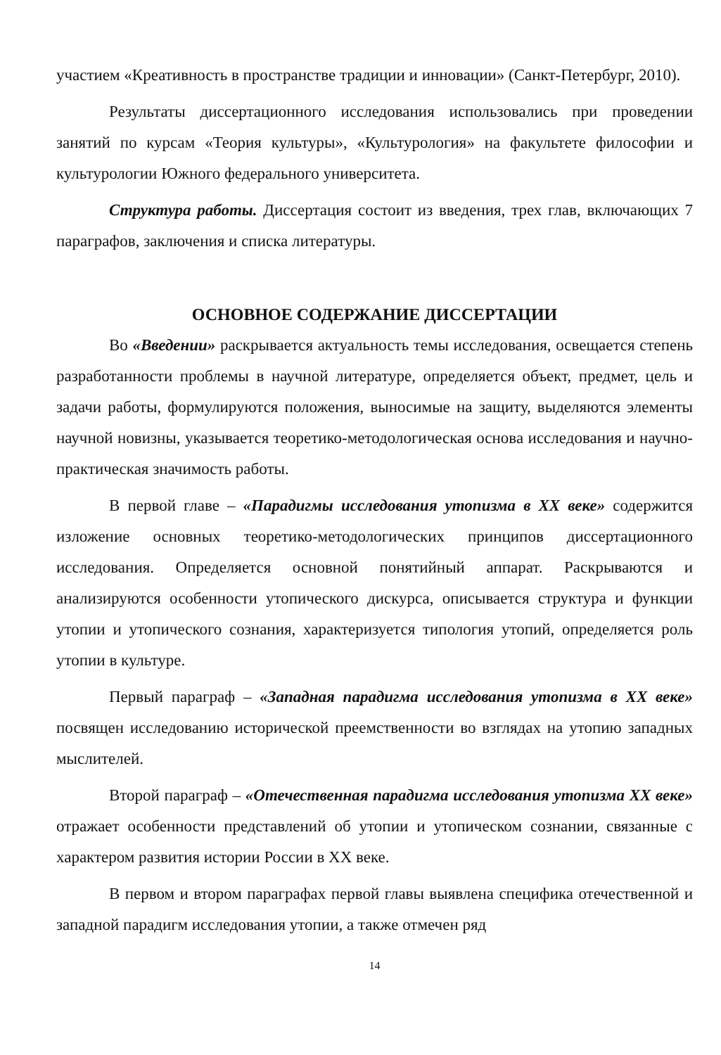участием «Креативность в пространстве традиции и инновации» (Санкт-Петербург, 2010).
Результаты диссертационного исследования использовались при проведении занятий по курсам «Теория культуры», «Культурология» на факультете философии и культурологии Южного федерального университета.
Структура работы. Диссертация состоит из введения, трех глав, включающих 7 параграфов, заключения и списка литературы.
ОСНОВНОЕ СОДЕРЖАНИЕ ДИССЕРТАЦИИ
Во «Введении» раскрывается актуальность темы исследования, освещается степень разработанности проблемы в научной литературе, определяется объект, предмет, цель и задачи работы, формулируются положения, выносимые на защиту, выделяются элементы научной новизны, указывается теоретико-методологическая основа исследования и научно-практическая значимость работы.
В первой главе – «Парадигмы исследования утопизма в XX веке» содержится изложение основных теоретико-методологических принципов диссертационного исследования. Определяется основной понятийный аппарат. Раскрываются и анализируются особенности утопического дискурса, описывается структура и функции утопии и утопического сознания, характеризуется типология утопий, определяется роль утопии в культуре.
Первый параграф – «Западная парадигма исследования утопизма в XX веке» посвящен исследованию исторической преемственности во взглядах на утопию западных мыслителей.
Второй параграф – «Отечественная парадигма исследования утопизма XX веке» отражает особенности представлений об утопии и утопическом сознании, связанные с характером развития истории России в XX веке.
В первом и втором параграфах первой главы выявлена специфика отечественной и западной парадигм исследования утопии, а также отмечен ряд
14